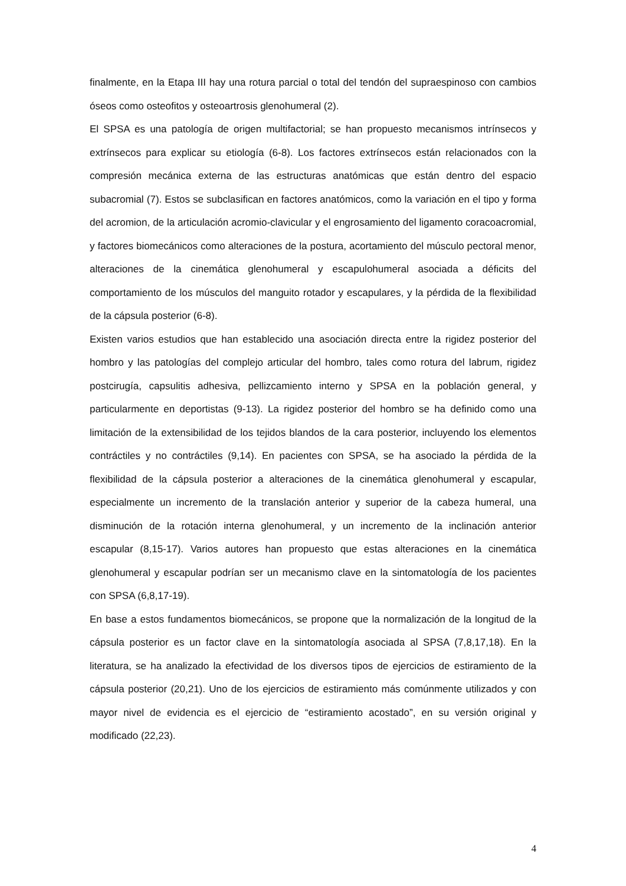finalmente, en la Etapa III hay una rotura parcial o total del tendón del supraespinoso con cambios óseos como osteofitos y osteoartrosis glenohumeral (2).
El SPSA es una patología de origen multifactorial; se han propuesto mecanismos intrínsecos y extrínsecos para explicar su etiología (6-8). Los factores extrínsecos están relacionados con la compresión mecánica externa de las estructuras anatómicas que están dentro del espacio subacromial (7). Estos se subclasifican en factores anatómicos, como la variación en el tipo y forma del acromion, de la articulación acromio-clavicular y el engrosamiento del ligamento coracoacromial, y factores biomecánicos como alteraciones de la postura, acortamiento del músculo pectoral menor, alteraciones de la cinemática glenohumeral y escapulohumeral asociada a déficits del comportamiento de los músculos del manguito rotador y escapulares, y la pérdida de la flexibilidad de la cápsula posterior (6-8).
Existen varios estudios que han establecido una asociación directa entre la rigidez posterior del hombro y las patologías del complejo articular del hombro, tales como rotura del labrum, rigidez postcirugía, capsulitis adhesiva, pellizcamiento interno y SPSA en la población general, y particularmente en deportistas (9-13). La rigidez posterior del hombro se ha definido como una limitación de la extensibilidad de los tejidos blandos de la cara posterior, incluyendo los elementos contráctiles y no contráctiles (9,14). En pacientes con SPSA, se ha asociado la pérdida de la flexibilidad de la cápsula posterior a alteraciones de la cinemática glenohumeral y escapular, especialmente un incremento de la translación anterior y superior de la cabeza humeral, una disminución de la rotación interna glenohumeral, y un incremento de la inclinación anterior escapular (8,15-17). Varios autores han propuesto que estas alteraciones en la cinemática glenohumeral y escapular podrían ser un mecanismo clave en la sintomatología de los pacientes con SPSA (6,8,17-19).
En base a estos fundamentos biomecánicos, se propone que la normalización de la longitud de la cápsula posterior es un factor clave en la sintomatología asociada al SPSA (7,8,17,18). En la literatura, se ha analizado la efectividad de los diversos tipos de ejercicios de estiramiento de la cápsula posterior (20,21). Uno de los ejercicios de estiramiento más comúnmente utilizados y con mayor nivel de evidencia es el ejercicio de “estiramiento acostado”, en su versión original y modificado (22,23).
4